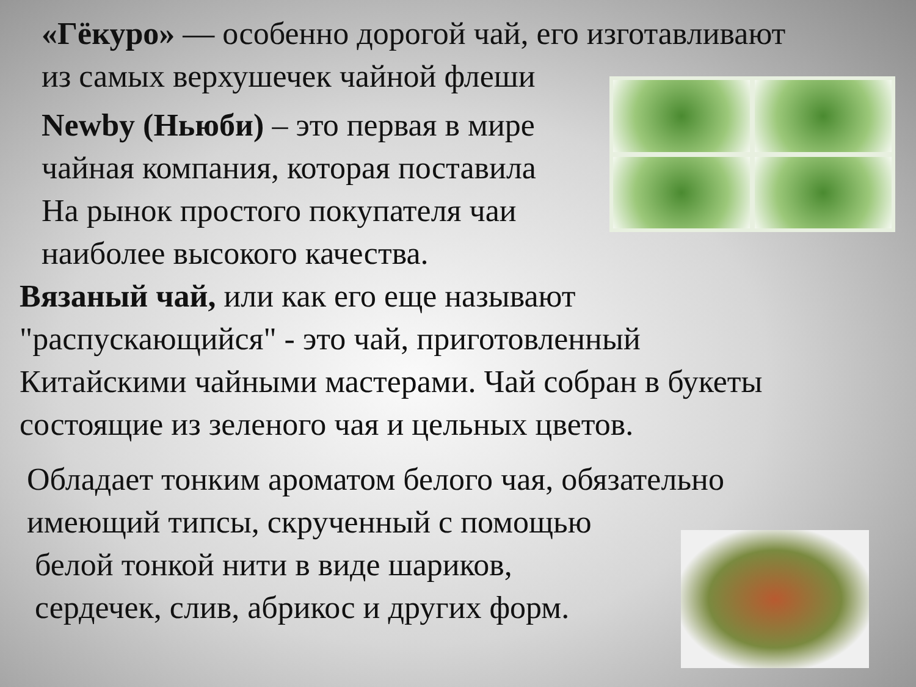«Гёкуро» — особенно дорогой чай, его изготавливают
из самых верхушечек чайной флеши
Newby (Ньюби) – это первая в мире
чайная компания, которая поставила
На рынок простого покупателя чаи
наиболее высокого качества.
Вязаный чай, или как его еще называют
"распускающийся" - это чай, приготовленный
Китайскими чайными мастерами. Чай собран в букеты
состоящие из зеленого чая и цельных цветов.
Обладает тонким ароматом белого чая, обязательно
имеющий типсы, скрученный с помощью
белой тонкой нити в виде шариков,
сердечек, слив, абрикос и других форм.